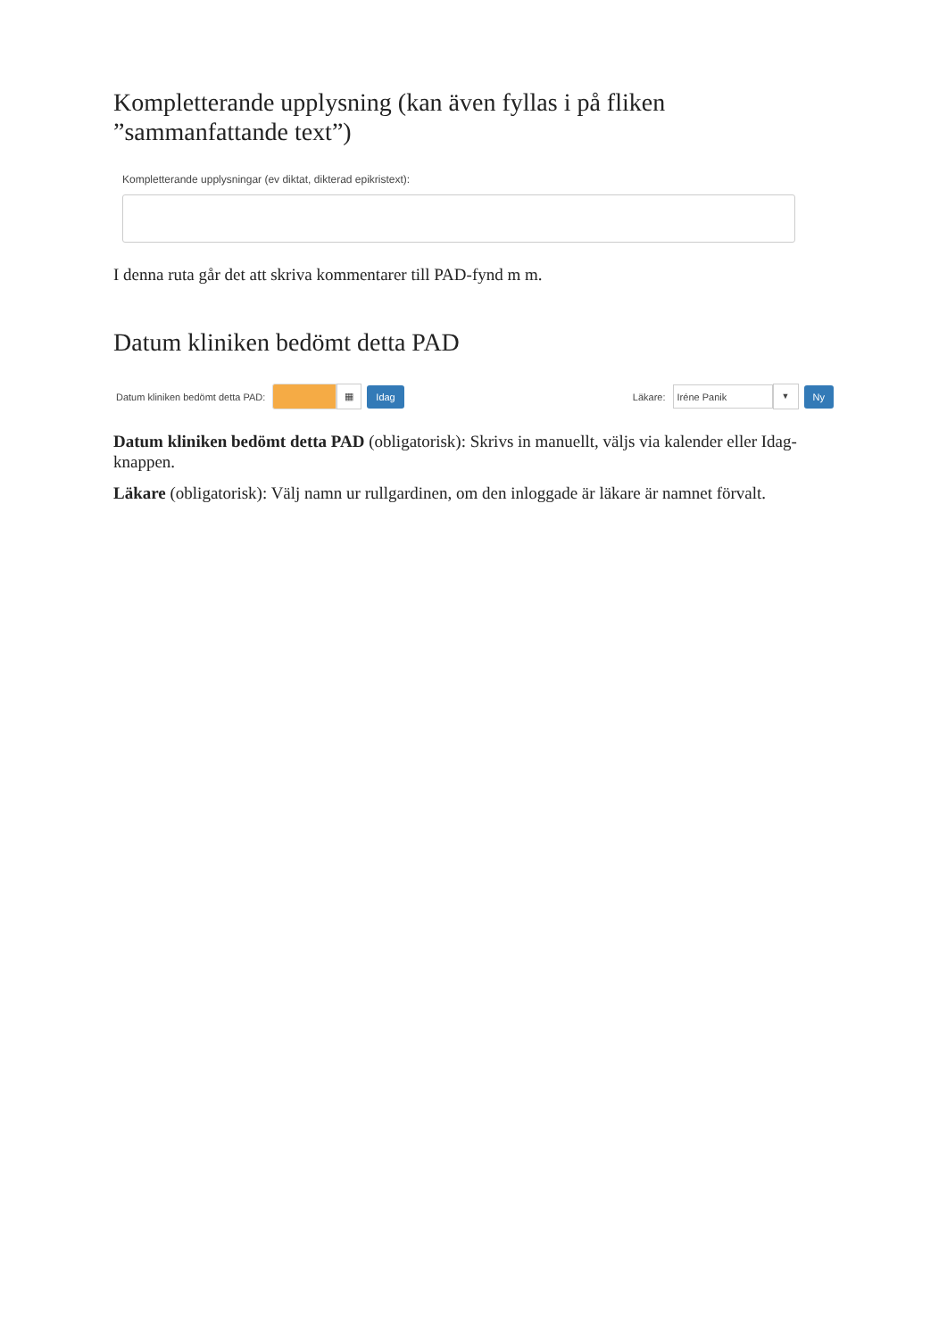Kompletterande upplysning (kan även fyllas i på fliken ”sammanfattande text”)
Kompletterande upplysningar (ev diktat, dikterad epikristext):
I denna ruta går det att skriva kommentarer till PAD-fynd m m.
Datum kliniken bedömt detta PAD
Datum kliniken bedömt detta PAD: ▦ Idag Läkare: Iréne Panik ▼ Ny
Datum kliniken bedömt detta PAD (obligatorisk): Skrivs in manuellt, väljs via kalender eller Idag-knappen.
Läkare (obligatorisk): Välj namn ur rullgardinen, om den inloggade är läkare är namnet förvalt.